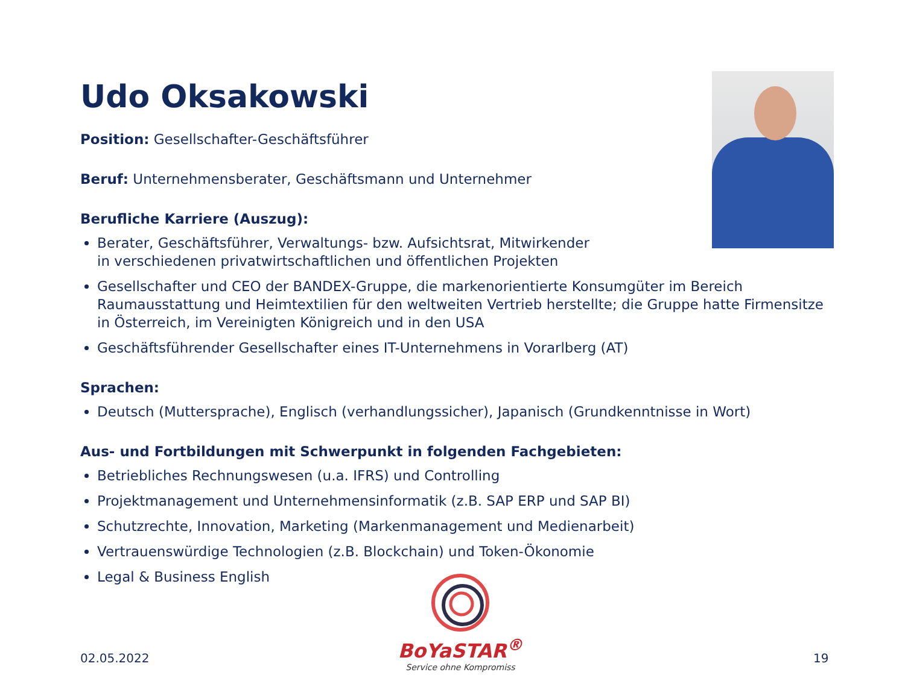Udo Oksakowski
Position: Gesellschafter-Geschäftsführer
Beruf: Unternehmensberater, Geschäftsmann und Unternehmer
Berufliche Karriere (Auszug):
Berater, Geschäftsführer, Verwaltungs- bzw. Aufsichtsrat, Mitwirkender
in verschiedenen privatwirtschaftlichen und öffentlichen Projekten
Gesellschafter und CEO der BANDEX-Gruppe, die markenorientierte Konsumgüter im Bereich Raumausstattung und Heimtextilien für den weltweiten Vertrieb herstellte; die Gruppe hatte Firmensitze in Österreich, im Vereinigten Königreich und in den USA
Geschäftsführender Gesellschafter eines IT-Unternehmens in Vorarlberg (AT)
Sprachen:
Deutsch (Muttersprache), Englisch (verhandlungssicher), Japanisch (Grundkenntnisse in Wort)
Aus- und Fortbildungen mit Schwerpunkt in folgenden Fachgebieten:
Betriebliches Rechnungswesen (u.a. IFRS) und Controlling
Projektmanagement und Unternehmensinformatik (z.B. SAP ERP und SAP BI)
Schutzrechte, Innovation, Marketing (Markenmanagement und Medienarbeit)
Vertrauenswürdige Technologien (z.B. Blockchain) und Token-Ökonomie
Legal & Business English
BoYaSTAR<sup>®</sup>
Service ohne Kompromiss
02.05.2022 19